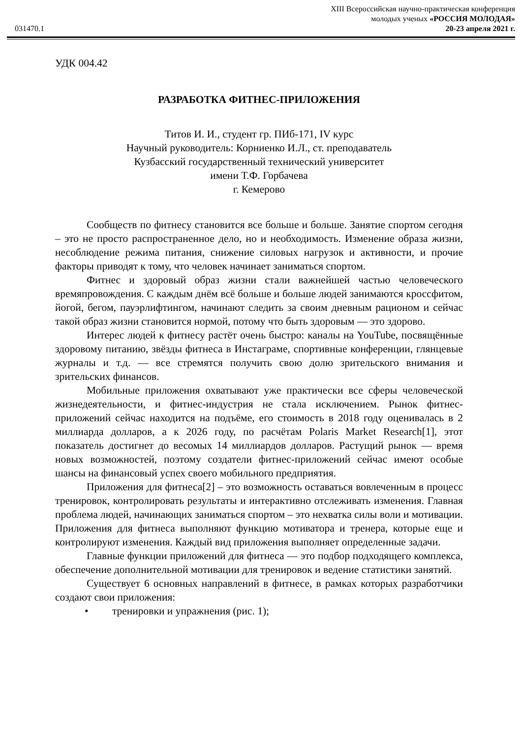XIII Всероссийская научно-практическая конференция
молодых ученых «РОССИЯ МОЛОДАЯ»
031470.1 20-23 апреля 2021 г.
УДК 004.42
РАЗРАБОТКА ФИТНЕС-ПРИЛОЖЕНИЯ
Титов И. И., студент гр. ПИб-171, IV курс
Научный руководитель: Корниенко И.Л., ст. преподаватель
Кузбасский государственный технический университет
имени Т.Ф. Горбачева
г. Кемерово
Сообществ по фитнесу становится все больше и больше. Занятие спортом сегодня – это не просто распространенное дело, но и необходимость. Изменение образа жизни, несоблюдение режима питания, снижение силовых нагрузок и активности, и прочие факторы приводят к тому, что человек начинает заниматься спортом.
Фитнес и здоровый образ жизни стали важнейшей частью человеческого времяпровождения. С каждым днём всё больше и больше людей занимаются кроссфитом, йогой, бегом, пауэрлифтингом, начинают следить за своим дневным рационом и сейчас такой образ жизни становится нормой, потому что быть здоровым — это здорово.
Интерес людей к фитнесу растёт очень быстро: каналы на YouTube, посвящённые здоровому питанию, звёзды фитнеса в Инстаграме, спортивные конференции, глянцевые журналы и т.д. — все стремятся получить свою долю зрительского внимания и зрительских финансов.
Мобильные приложения охватывают уже практически все сферы человеческой жизнедеятельности, и фитнес-индустрия не стала исключением. Рынок фитнес-приложений сейчас находится на подъёме, его стоимость в 2018 году оценивалась в 2 миллиарда долларов, а к 2026 году, по расчётам Polaris Market Research[1], этот показатель достигнет до весомых 14 миллиардов долларов. Растущий рынок — время новых возможностей, поэтому создатели фитнес-приложений сейчас имеют особые шансы на финансовый успех своего мобильного предприятия.
Приложения для фитнеса[2] – это возможность оставаться вовлеченным в процесс тренировок, контролировать результаты и интерактивно отслеживать изменения. Главная проблема людей, начинающих заниматься спортом – это нехватка силы воли и мотивации. Приложения для фитнеса выполняют функцию мотиватора и тренера, которые еще и контролируют изменения. Каждый вид приложения выполняет определенные задачи.
Главные функции приложений для фитнеса — это подбор подходящего комплекса, обеспечение дополнительной мотивации для тренировок и ведение статистики занятий.
Существует 6 основных направлений в фитнесе, в рамках которых разработчики создают свои приложения:
• тренировки и упражнения (рис. 1);